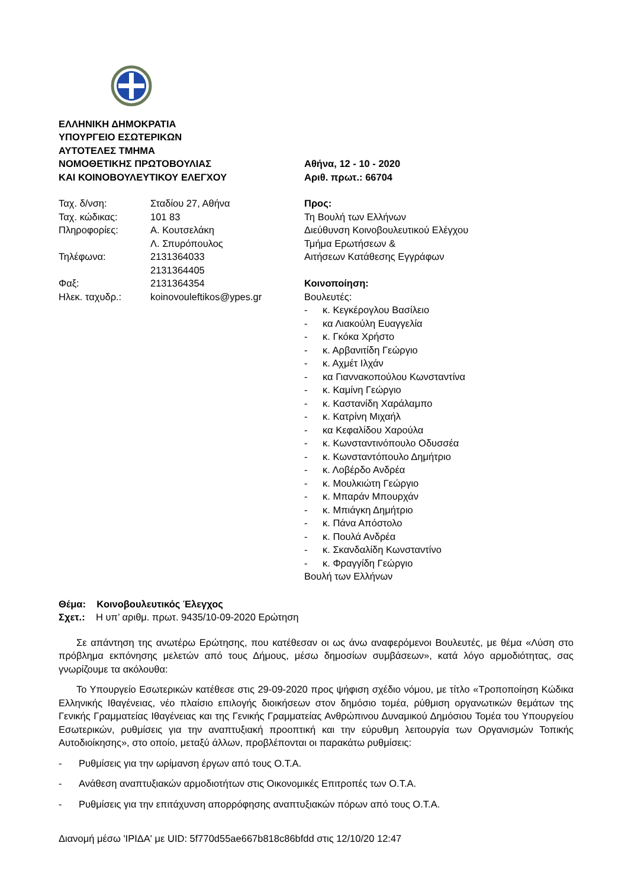ΕΛΛΗΝΙΚΗ ΔΗΜΟΚΡΑΤΙΑ
ΥΠΟΥΡΓΕΙΟ ΕΣΩΤΕΡΙΚΩΝ
ΑΥΤΟΤΕΛΕΣ ΤΜΗΜΑ
ΝΟΜΟΘΕΤΙΚΗΣ ΠΡΩΤΟΒΟΥΛΙΑΣ
ΚΑΙ ΚΟΙΝΟΒΟΥΛΕΥΤΙΚΟΥ ΕΛΕΓΧΟΥ
Αθήνα, 12 - 10 - 2020
Αριθ. πρωτ.: 66704
Ταχ. δ/νση:
Σταδίου 27, Αθήνα
Ταχ. κώδικας:
101 83
Πληροφορίες:
Α. Κουτσελάκη
Λ. Σπυρόπουλος
Τηλέφωνα:
2131364033
2131364405
Φαξ:
2131364354
Ηλεκ. ταχυδρ.:
koinovouleftikos@ypes.gr
Προς:
Τη Βουλή των Ελλήνων
Διεύθυνση Κοινοβουλευτικού Ελέγχου
Τμήμα Ερωτήσεων &
Αιτήσεων Κατάθεσης Εγγράφων
Κοινοποίηση:
Βουλευτές:
- κ. Κεγκέρογλου Βασίλειο
- κα Λιακούλη Ευαγγελία
- κ. Γκόκα Χρήστο
- κ. Αρβανιτίδη Γεώργιο
- κ. Αχμέτ Ιλχάν
- κα Γιαννακοπούλου Κωνσταντίνα
- κ. Καμίνη Γεώργιο
- κ. Καστανίδη Χαράλαμπο
- κ. Κατρίνη Μιχαήλ
- κα Κεφαλίδου Χαρούλα
- κ. Κωνσταντινόπουλο Οδυσσέα
- κ. Κωνσταντόπουλο Δημήτριο
- κ. Λοβέρδο Ανδρέα
- κ. Μουλκιώτη Γεώργιο
- κ. Μπαράν Μπουρχάν
- κ. Μπιάγκη Δημήτριο
- κ. Πάνα Απόστολο
- κ. Πουλά Ανδρέα
- κ. Σκανδαλίδη Κωνσταντίνο
- κ. Φραγγίδη Γεώργιο
Βουλή των Ελλήνων
Θέμα: Κοινοβουλευτικός Έλεγχος
Σχετ.: Η υπ’ αριθμ. πρωτ. 9435/10-09-2020 Ερώτηση
Σε απάντηση της ανωτέρω Ερώτησης, που κατέθεσαν οι ως άνω αναφερόμενοι Βουλευτές, με θέμα «Λύση στο πρόβλημα εκπόνησης μελετών από τους Δήμους, μέσω δημοσίων συμβάσεων», κατά λόγο αρμοδιότητας, σας γνωρίζουμε τα ακόλουθα:
Το Υπουργείο Εσωτερικών κατέθεσε στις 29-09-2020 προς ψήφιση σχέδιο νόμου, με τίτλο «Τροποποίηση Κώδικα Ελληνικής Ιθαγένειας, νέο πλαίσιο επιλογής διοικήσεων στον δημόσιο τομέα, ρύθμιση οργανωτικών θεμάτων της Γενικής Γραμματείας Ιθαγένειας και της Γενικής Γραμματείας Ανθρώπινου Δυναμικού Δημόσιου Τομέα του Υπουργείου Εσωτερικών, ρυθμίσεις για την αναπτυξιακή προοπτική και την εύρυθμη λειτουργία των Οργανισμών Τοπικής Αυτοδιοίκησης», στο οποίο, μεταξύ άλλων, προβλέπονται οι παρακάτω ρυθμίσεις:
- Ρυθμίσεις για την ωρίμανση έργων από τους Ο.Τ.Α.
- Ανάθεση αναπτυξιακών αρμοδιοτήτων στις Οικονομικές Επιτροπές των Ο.Τ.Α.
- Ρυθμίσεις για την επιτάχυνση απορρόφησης αναπτυξιακών πόρων από τους Ο.Τ.Α.
Διανομή μέσω 'ΙΡΙΔΑ' με UID: 5f770d55ae667b818c86bfdd στις 12/10/20 12:47